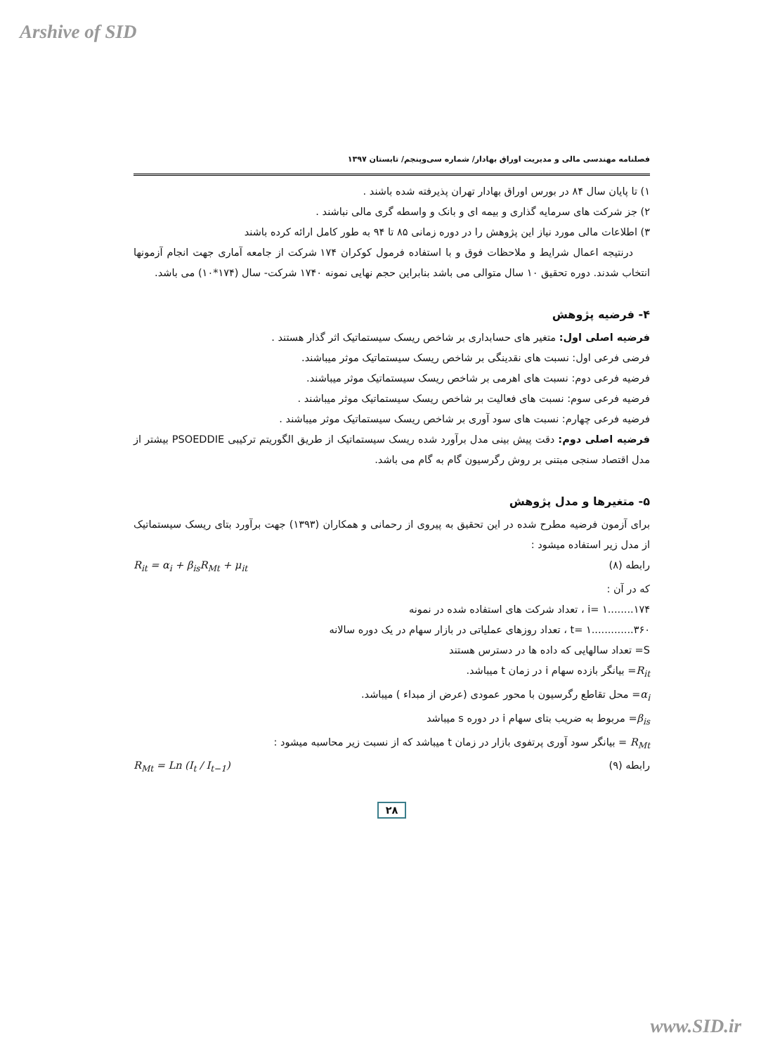Arshive of SID
فصلنامه مهندسی مالی و مدیریت اوراق بهادار/ شماره سی‌وپنجم/ تابستان ۱۳۹۷
۱) تا پایان سال ۸۴ در بورس اوراق بهادار تهران پذیرفته شده باشند .
۲) جز شرکت های سرمایه گذاری و بیمه ای و بانک و واسطه گری مالی نباشند .
۳) اطلاعات مالی مورد نیاز این پژوهش را در دوره زمانی ۸۵ تا ۹۴ به طور کامل ارائه کرده باشند
درنتیجه اعمال شرایط و ملاحظات فوق و با استفاده فرمول کوکران ۱۷۴ شرکت از جامعه آماری جهت انجام آزمونها انتخاب شدند. دوره تحقیق ۱۰ سال متوالی می باشد بنابراین حجم نهایی نمونه ۱۷۴۰ شرکت- سال (۱۷۴*۱۰) می باشد.
۴- فرضیه پژوهش
فرضیه اصلی اول: متغیر های حسابداری بر شاخص ریسک سیستماتیک اثر گذار هستند .
فرضی فرعی اول: نسبت های نقدینگی بر شاخص ریسک سیستماتیک موثر میباشند.
فرضیه فرعی دوم: نسبت های اهرمی بر شاخص ریسک سیستماتیک موثر میباشند.
فرضیه فرعی سوم: نسبت های فعالیت بر شاخص ریسک سیستماتیک موثر میباشند .
فرضیه فرعی چهارم: نسبت های سود آوری بر شاخص ریسک سیستماتیک موثر میباشند .
فرضیه اصلی دوم: دقت پیش بینی مدل برآورد شده ریسک سیستماتیک از طریق الگوریتم ترکیبی PSOEDDIE بیشتر از مدل اقتصاد سنجی مبتنی بر روش رگرسیون گام به گام می باشد.
۵- متغیرها و مدل پژوهش
برای آزمون فرضیه مطرح شده در این تحقیق به پیروی از رحمانی و همکاران (۱۳۹۳) جهت برآورد بتای ریسک سیستماتیک از مدل زیر استفاده میشود :
رابطه (۸) R<sub>it</sub> = α<sub>i</sub> + β<sub>is</sub>R<sub>Mt</sub> + μ<sub>it</sub>
که در آن :
i= ۱........۱۷۴ ، تعداد شرکت های استفاده شده در نمونه
t= ۱.............۳۶۰ ، تعداد روزهای عملیاتی در بازار سهام در یک دوره سالانه
S= تعداد سالهایی که داده ها در دسترس هستند
R<sub>it</sub>= بیانگر بازده سهام i در زمان t میباشد.
α<sub>i</sub>= محل تقاطع رگرسیون با محور عمودی (عرض از مبداء ) میباشد.
β<sub>is</sub>= مربوط به ضریب بتای سهام i در دوره s میباشد
R<sub>Mt</sub> = بیانگر سود آوری پرتفوی بازار در زمان t میباشد که از نسبت زیر محاسبه میشود :
رابطه (۹) R<sub>Mt</sub> = Ln (I<sub>t</sub> / I<sub>t−1</sub>)
۲۸
www.SID.ir